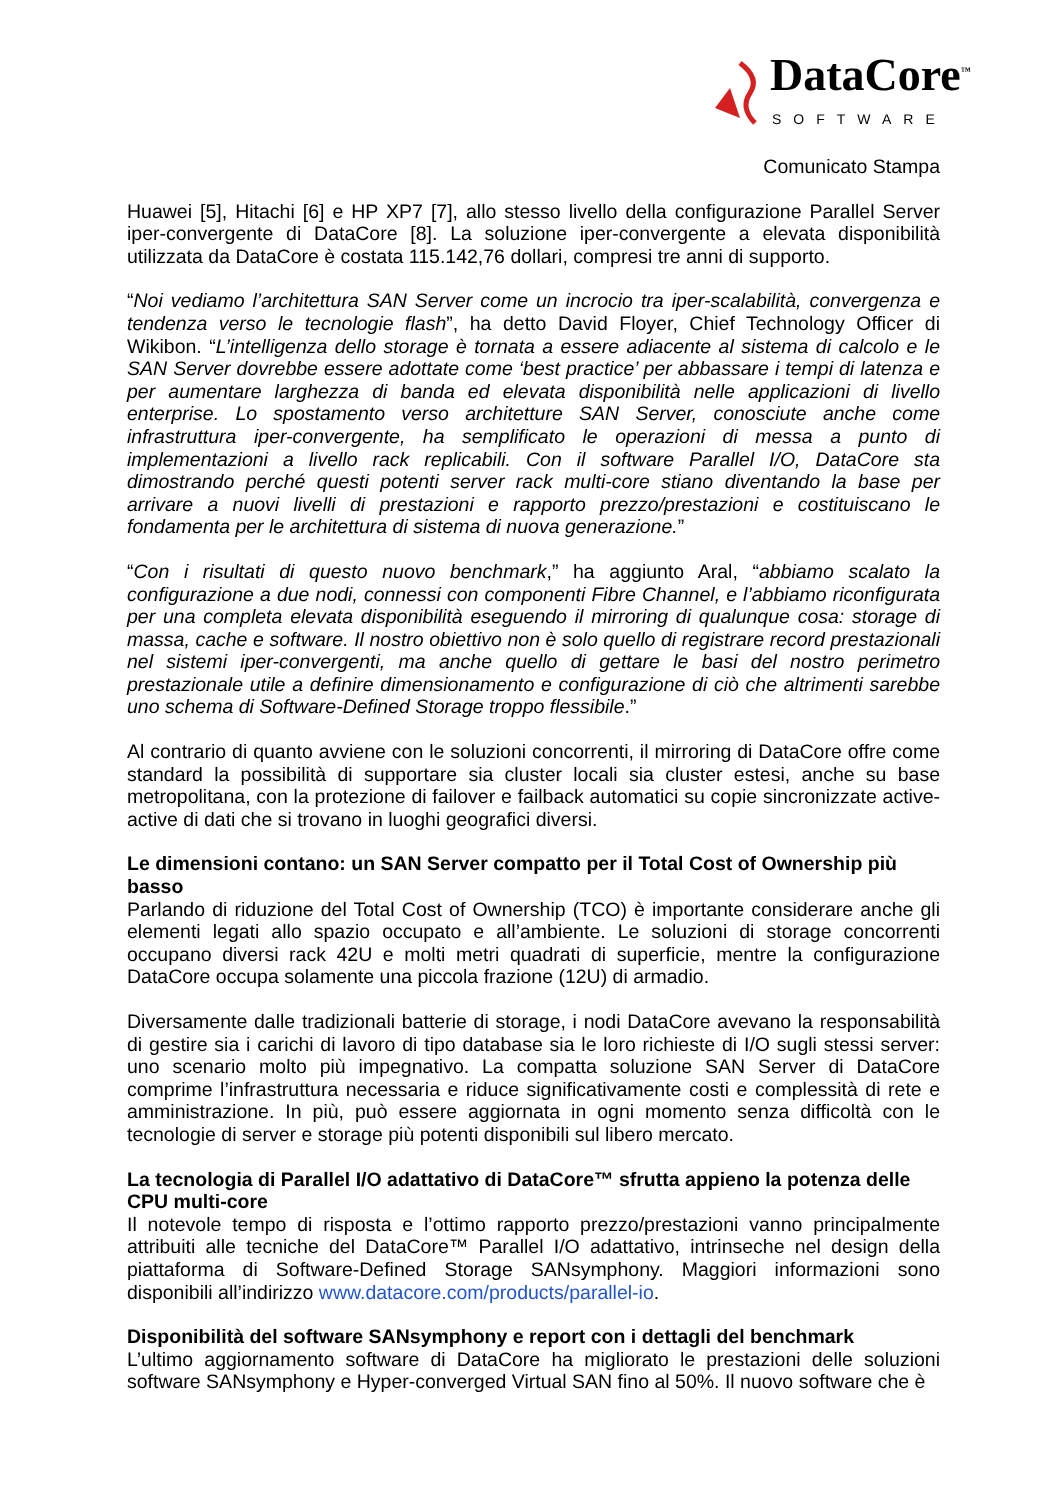DataCore<sup>™</sup>
SOFTWARE
Comunicato Stampa
Huawei [5], Hitachi [6] e HP XP7 [7], allo stesso livello della configurazione Parallel Server iper-convergente di DataCore [8]. La soluzione iper-convergente a elevata disponibilità utilizzata da DataCore è costata 115.142,76 dollari, compresi tre anni di supporto.
“Noi vediamo l’architettura SAN Server come un incrocio tra iper-scalabilità, convergenza e tendenza verso le tecnologie flash”, ha detto David Floyer, Chief Technology Officer di Wikibon. “L’intelligenza dello storage è tornata a essere adiacente al sistema di calcolo e le SAN Server dovrebbe essere adottate come ‘best practice’ per abbassare i tempi di latenza e per aumentare larghezza di banda ed elevata disponibilità nelle applicazioni di livello enterprise. Lo spostamento verso architetture SAN Server, conosciute anche come infrastruttura iper-convergente, ha semplificato le operazioni di messa a punto di implementazioni a livello rack replicabili. Con il software Parallel I/O, DataCore sta dimostrando perché questi potenti server rack multi-core stiano diventando la base per arrivare a nuovi livelli di prestazioni e rapporto prezzo/prestazioni e costituiscano le fondamenta per le architettura di sistema di nuova generazione.”
“Con i risultati di questo nuovo benchmark,” ha aggiunto Aral, “abbiamo scalato la configurazione a due nodi, connessi con componenti Fibre Channel, e l’abbiamo riconfigurata per una completa elevata disponibilità eseguendo il mirroring di qualunque cosa: storage di massa, cache e software. Il nostro obiettivo non è solo quello di registrare record prestazionali nel sistemi iper-convergenti, ma anche quello di gettare le basi del nostro perimetro prestazionale utile a definire dimensionamento e configurazione di ciò che altrimenti sarebbe uno schema di Software-Defined Storage troppo flessibile.”
Al contrario di quanto avviene con le soluzioni concorrenti, il mirroring di DataCore offre come standard la possibilità di supportare sia cluster locali sia cluster estesi, anche su base metropolitana, con la protezione di failover e failback automatici su copie sincronizzate active-active di dati che si trovano in luoghi geografici diversi.
Le dimensioni contano: un SAN Server compatto per il Total Cost of Ownership più basso
Parlando di riduzione del Total Cost of Ownership (TCO) è importante considerare anche gli elementi legati allo spazio occupato e all’ambiente. Le soluzioni di storage concorrenti occupano diversi rack 42U e molti metri quadrati di superficie, mentre la configurazione DataCore occupa solamente una piccola frazione (12U) di armadio.
Diversamente dalle tradizionali batterie di storage, i nodi DataCore avevano la responsabilità di gestire sia i carichi di lavoro di tipo database sia le loro richieste di I/O sugli stessi server: uno scenario molto più impegnativo. La compatta soluzione SAN Server di DataCore comprime l’infrastruttura necessaria e riduce significativamente costi e complessità di rete e amministrazione. In più, può essere aggiornata in ogni momento senza difficoltà con le tecnologie di server e storage più potenti disponibili sul libero mercato.
La tecnologia di Parallel I/O adattativo di DataCore™ sfrutta appieno la potenza delle CPU multi-core
Il notevole tempo di risposta e l’ottimo rapporto prezzo/prestazioni vanno principalmente attribuiti alle tecniche del DataCore™ Parallel I/O adattativo, intrinseche nel design della piattaforma di Software-Defined Storage SANsymphony. Maggiori informazioni sono disponibili all’indirizzo www.datacore.com/products/parallel-io.
Disponibilità del software SANsymphony e report con i dettagli del benchmark
L’ultimo aggiornamento software di DataCore ha migliorato le prestazioni delle soluzioni software SANsymphony e Hyper-converged Virtual SAN fino al 50%. Il nuovo software che è